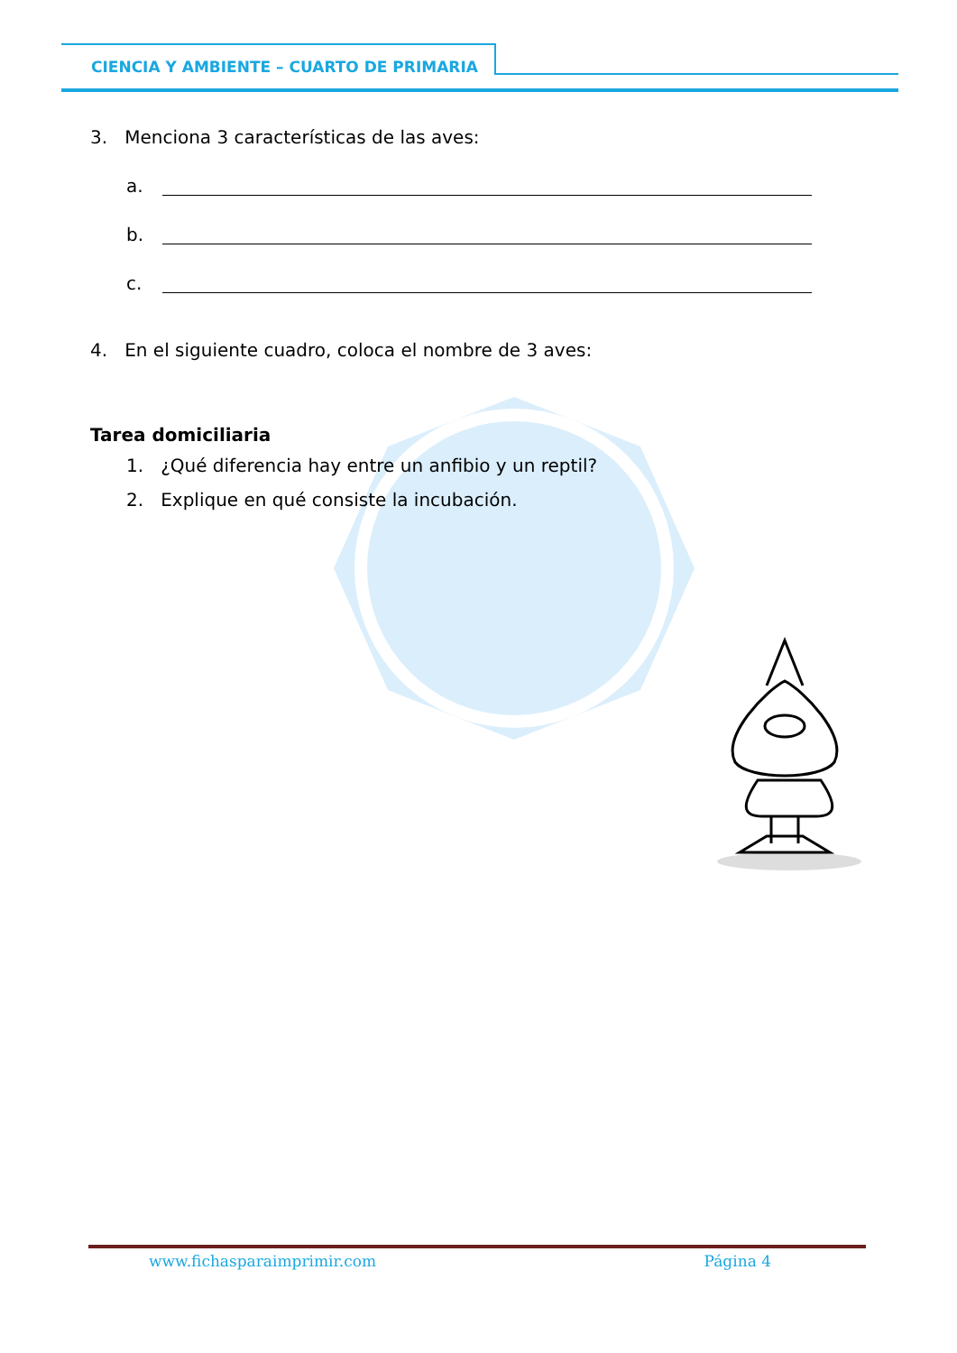CIENCIA Y AMBIENTE – CUARTO DE PRIMARIA
3. Menciona 3 características de las aves:
a.
b.
c.
4. En el siguiente cuadro, coloca el nombre de 3 aves:
Tarea domiciliaria
1. ¿Qué diferencia hay entre un anfibio y un reptil?
2. Explique en qué consiste la incubación.
www.fichasparaimprimir.com Página 4